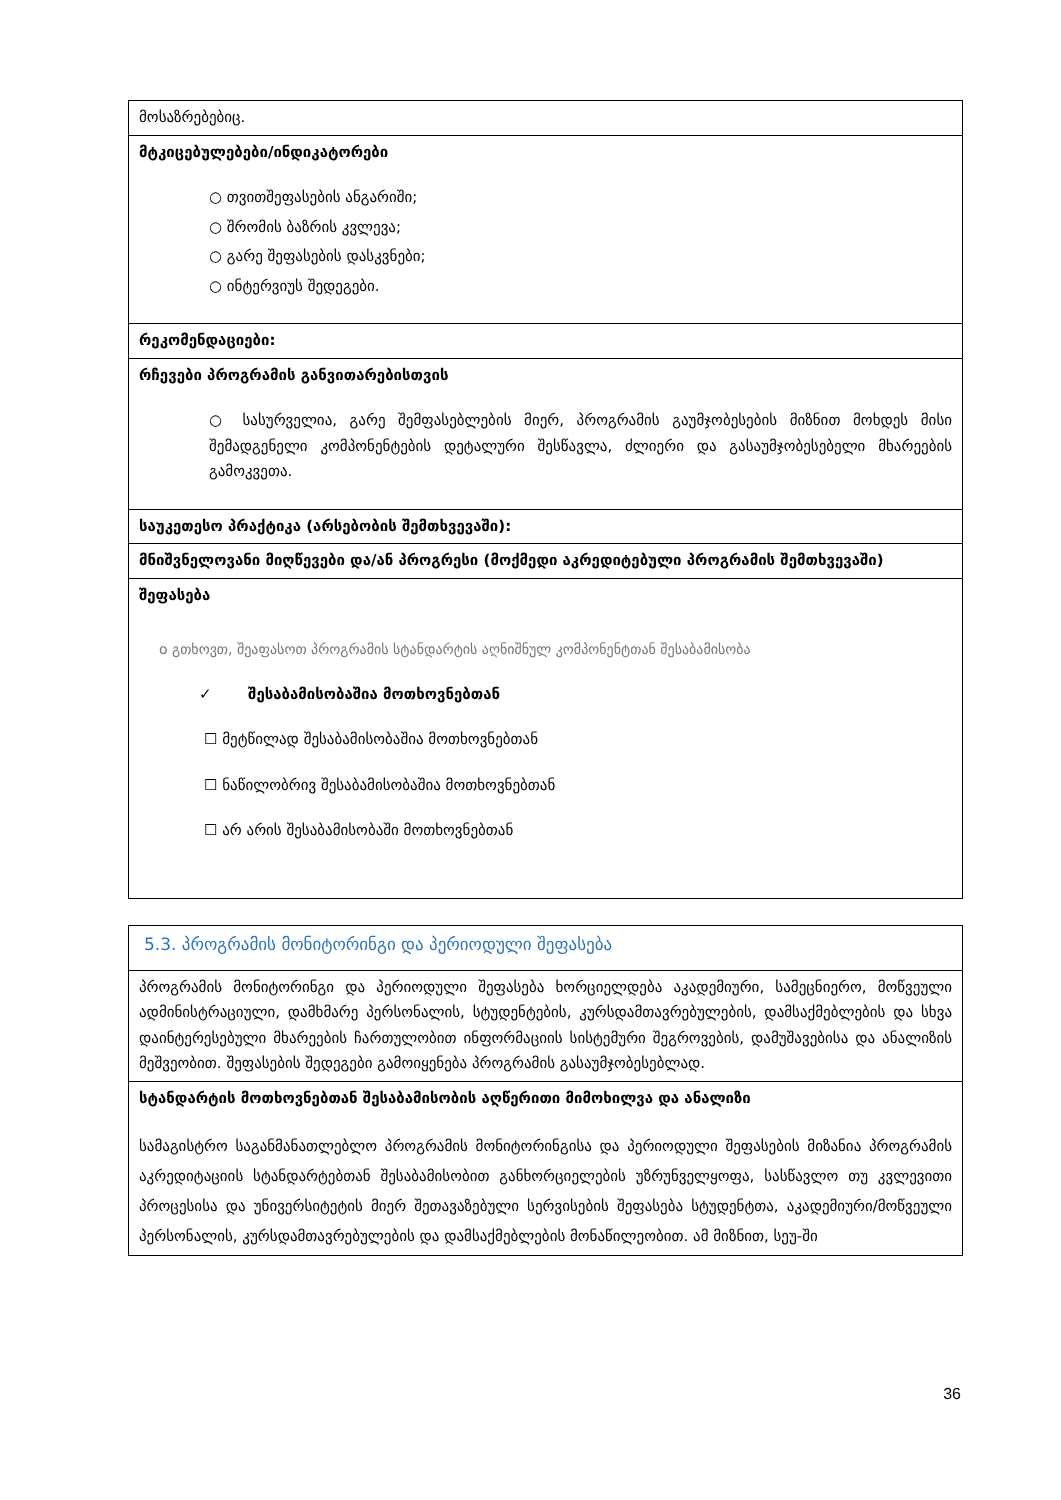| მოსაზრებებიც. |
| მტკიცებულებები/ინდიკატორები ○ თვითშეფასების ანგარიში; ○ შრომის ბაზრის კვლევა; ○ გარე შეფასების დასკვნები; ○ ინტერვიუს შედეგები. |
| რეკომენდაციები: |
| რჩევები პროგრამის განვითარებისთვის ○ სასურველია, გარე შემფასებლების მიერ, პროგრამის გაუმჯობესების მიზნით მოხდეს მისი შემადგენელი კომპონენტების დეტალური შესწავლა, ძლიერი და გასაუმჯობესებელი მხარეების გამოკვეთა. |
| საუკეთესო პრაქტიკა (არსებობის შემთხვევაში): |
| მნიშვნელოვანი მიღწევები და/ან პროგრესი (მოქმედი აკრედიტებული პროგრამის შემთხვევაში) |
| შეფასება o გთხოვთ, შეაფასოთ პროგრამის სტანდარტის აღნიშნულ კომპონენტთან შესაბამისობა ✓ შესაბამისობაშია მოთხოვნებთან ☐ მეტწილად შესაბამისობაშია მოთხოვნებთან ☐ ნაწილობრივ შესაბამისობაშია მოთხოვნებთან ☐ არ არის შესაბამისობაში მოთხოვნებთან |
| 5.3. პროგრამის მონიტორინგი და პერიოდული შეფასება |
| პროგრამის მონიტორინგი და პერიოდული შეფასება ხორციელდება აკადემიური, სამეცნიერო, მოწვეული ადმინისტრაციული, დამხმარე პერსონალის, სტუდენტების, კურსდამთავრებულების, დამსაქმებლების და სხვა დაინტერესებული მხარეების ჩართულობით ინფორმაციის სისტემური შეგროვების, დამუშავებისა და ანალიზის მეშვეობით. შეფასების შედეგები გამოიყენება პროგრამის გასაუმჯობესებლად. |
| სტანდარტის მოთხოვნებთან შესაბამისობის აღწერითი მიმოხილვა და ანალიზი სამაგისტრო საგანმანათლებლო პროგრამის მონიტორინგისა და პერიოდული შეფასების მიზანია პროგრამის აკრედიტაციის სტანდარტებთან შესაბამისობით განხორციელების უზრუნველყოფა, სასწავლო თუ კვლევითი პროცესისა და უნივერსიტეტის მიერ შეთავაზებული სერვისების შეფასება სტუდენტთა, აკადემიური/მოწვეული პერსონალის, კურსდამთავრებულების და დამსაქმებლების მონაწილეობით. ამ მიზნით, სეუ-ში |
36